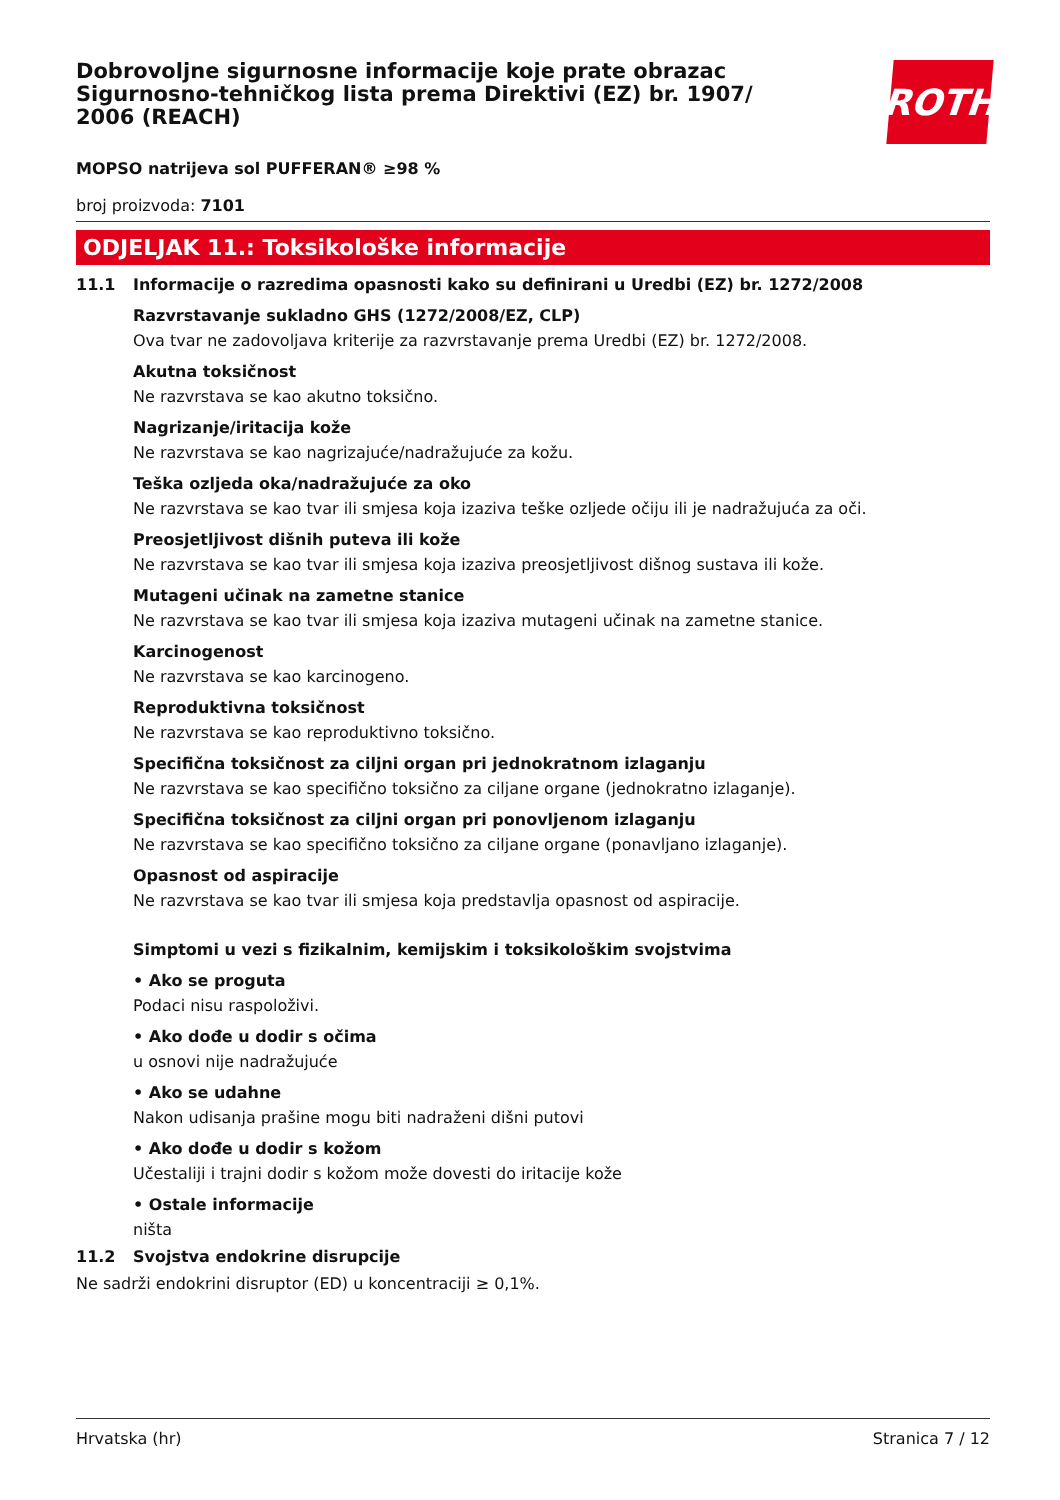Dobrovoljne sigurnosne informacije koje prate obrazac Sigurnosno-tehničkog lista prema Direktivi (EZ) br. 1907/ 2006 (REACH)
ROTH
MOPSO natrijeva sol PUFFERAN® ≥98 %
broj proizvoda: 7101
ODJELJAK 11.: Toksikološke informacije
11.1 Informacije o razredima opasnosti kako su definirani u Uredbi (EZ) br. 1272/2008
Razvrstavanje sukladno GHS (1272/2008/EZ, CLP)
Ova tvar ne zadovoljava kriterije za razvrstavanje prema Uredbi (EZ) br. 1272/2008.
Akutna toksičnost
Ne razvrstava se kao akutno toksično.
Nagrizanje/iritacija kože
Ne razvrstava se kao nagrizajuće/nadražujuće za kožu.
Teška ozljeda oka/nadražujuće za oko
Ne razvrstava se kao tvar ili smjesa koja izaziva teške ozljede očiju ili je nadražujuća za oči.
Preosjetljivost dišnih puteva ili kože
Ne razvrstava se kao tvar ili smjesa koja izaziva preosjetljivost dišnog sustava ili kože.
Mutageni učinak na zametne stanice
Ne razvrstava se kao tvar ili smjesa koja izaziva mutageni učinak na zametne stanice.
Karcinogenost
Ne razvrstava se kao karcinogeno.
Reproduktivna toksičnost
Ne razvrstava se kao reproduktivno toksično.
Specifična toksičnost za ciljni organ pri jednokratnom izlaganju
Ne razvrstava se kao specifično toksično za ciljane organe (jednokratno izlaganje).
Specifična toksičnost za ciljni organ pri ponovljenom izlaganju
Ne razvrstava se kao specifično toksično za ciljane organe (ponavljano izlaganje).
Opasnost od aspiracije
Ne razvrstava se kao tvar ili smjesa koja predstavlja opasnost od aspiracije.
Simptomi u vezi s fizikalnim, kemijskim i toksikološkim svojstvima
• Ako se proguta
Podaci nisu raspoloživi.
• Ako dođe u dodir s očima
u osnovi nije nadražujuće
• Ako se udahne
Nakon udisanja prašine mogu biti nadraženi dišni putovi
• Ako dođe u dodir s kožom
Učestaliji i trajni dodir s kožom može dovesti do iritacije kože
• Ostale informacije
ništa
11.2 Svojstva endokrine disrupcije
Ne sadrži endokrini disruptor (ED) u koncentraciji ≥ 0,1%.
Hrvatska (hr) Stranica 7 / 12